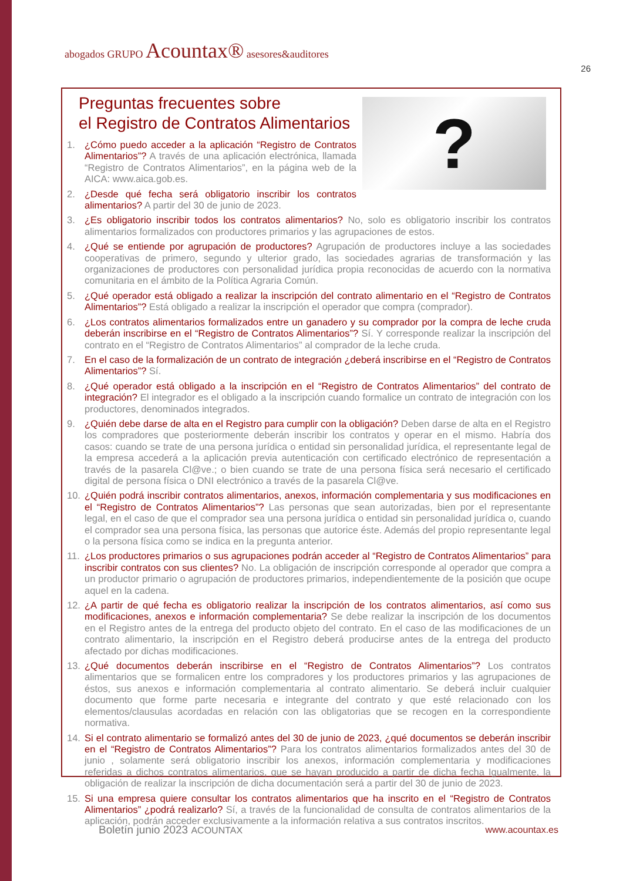abogados GRUPO Acountax® asesores&auditores
26
?
Preguntas frecuentes sobre
el Registro de Contratos Alimentarios
1. ¿Cómo puedo acceder a la aplicación “Registro de Contratos Alimentarios”? A través de una aplicación electrónica, llamada “Registro de Contratos Alimentarios”, en la página web de la AICA: www.aica.gob.es.
2. ¿Desde qué fecha será obligatorio inscribir los contratos alimentarios? A partir del 30 de junio de 2023.
3. ¿Es obligatorio inscribir todos los contratos alimentarios? No, solo es obligatorio inscribir los contratos alimentarios formalizados con productores primarios y las agrupaciones de estos.
4. ¿Qué se entiende por agrupación de productores? Agrupación de productores incluye a las sociedades cooperativas de primero, segundo y ulterior grado, las sociedades agrarias de transformación y las organizaciones de productores con personalidad jurídica propia reconocidas de acuerdo con la normativa comunitaria en el ámbito de la Política Agraria Común.
5. ¿Qué operador está obligado a realizar la inscripción del contrato alimentario en el “Registro de Contratos Alimentarios”? Está obligado a realizar la inscripción el operador que compra (comprador).
6. ¿Los contratos alimentarios formalizados entre un ganadero y su comprador por la compra de leche cruda deberán inscribirse en el “Registro de Contratos Alimentarios”? Sí. Y corresponde realizar la inscripción del contrato en el “Registro de Contratos Alimentarios” al comprador de la leche cruda.
7. En el caso de la formalización de un contrato de integración ¿deberá inscribirse en el “Registro de Contratos Alimentarios”? Sí.
8. ¿Qué operador está obligado a la inscripción en el “Registro de Contratos Alimentarios” del contrato de integración? El integrador es el obligado a la inscripción cuando formalice un contrato de integración con los productores, denominados integrados.
9. ¿Quién debe darse de alta en el Registro para cumplir con la obligación? Deben darse de alta en el Registro los compradores que posteriormente deberán inscribir los contratos y operar en el mismo. Habría dos casos: cuando se trate de una persona jurídica o entidad sin personalidad jurídica, el representante legal de la empresa accederá a la aplicación previa autenticación con certificado electrónico de representación a través de la pasarela Cl@ve.; o bien cuando se trate de una persona física será necesario el certificado digital de persona física o DNI electrónico a través de la pasarela Cl@ve.
10. ¿Quién podrá inscribir contratos alimentarios, anexos, información complementaria y sus modificaciones en el “Registro de Contratos Alimentarios”? Las personas que sean autorizadas, bien por el representante legal, en el caso de que el comprador sea una persona jurídica o entidad sin personalidad jurídica o, cuando el comprador sea una persona física, las personas que autorice éste. Además del propio representante legal o la persona física como se indica en la pregunta anterior.
11. ¿Los productores primarios o sus agrupaciones podrán acceder al “Registro de Contratos Alimentarios” para inscribir contratos con sus clientes? No. La obligación de inscripción corresponde al operador que compra a un productor primario o agrupación de productores primarios, independientemente de la posición que ocupe aquel en la cadena.
12. ¿A partir de qué fecha es obligatorio realizar la inscripción de los contratos alimentarios, así como sus modificaciones, anexos e información complementaria? Se debe realizar la inscripción de los documentos en el Registro antes de la entrega del producto objeto del contrato. En el caso de las modificaciones de un contrato alimentario, la inscripción en el Registro deberá producirse antes de la entrega del producto afectado por dichas modificaciones.
13. ¿Qué documentos deberán inscribirse en el “Registro de Contratos Alimentarios”? Los contratos alimentarios que se formalicen entre los compradores y los productores primarios y las agrupaciones de éstos, sus anexos e información complementaria al contrato alimentario. Se deberá incluir cualquier documento que forme parte necesaria e integrante del contrato y que esté relacionado con los elementos/clausulas acordadas en relación con las obligatorias que se recogen en la correspondiente normativa.
14. Si el contrato alimentario se formalizó antes del 30 de junio de 2023, ¿qué documentos se deberán inscribir en el “Registro de Contratos Alimentarios”? Para los contratos alimentarios formalizados antes del 30 de junio , solamente será obligatorio inscribir los anexos, información complementaria y modificaciones referidas a dichos contratos alimentarios, que se hayan producido a partir de dicha fecha Igualmente, la obligación de realizar la inscripción de dicha documentación será a partir del 30 de junio de 2023.
15. Si una empresa quiere consultar los contratos alimentarios que ha inscrito en el “Registro de Contratos Alimentarios” ¿podrá realizarlo? Sí, a través de la funcionalidad de consulta de contratos alimentarios de la aplicación, podrán acceder exclusivamente a la información relativa a sus contratos inscritos.
Boletín junio 2023 ACOUNTAX www.acountax.es